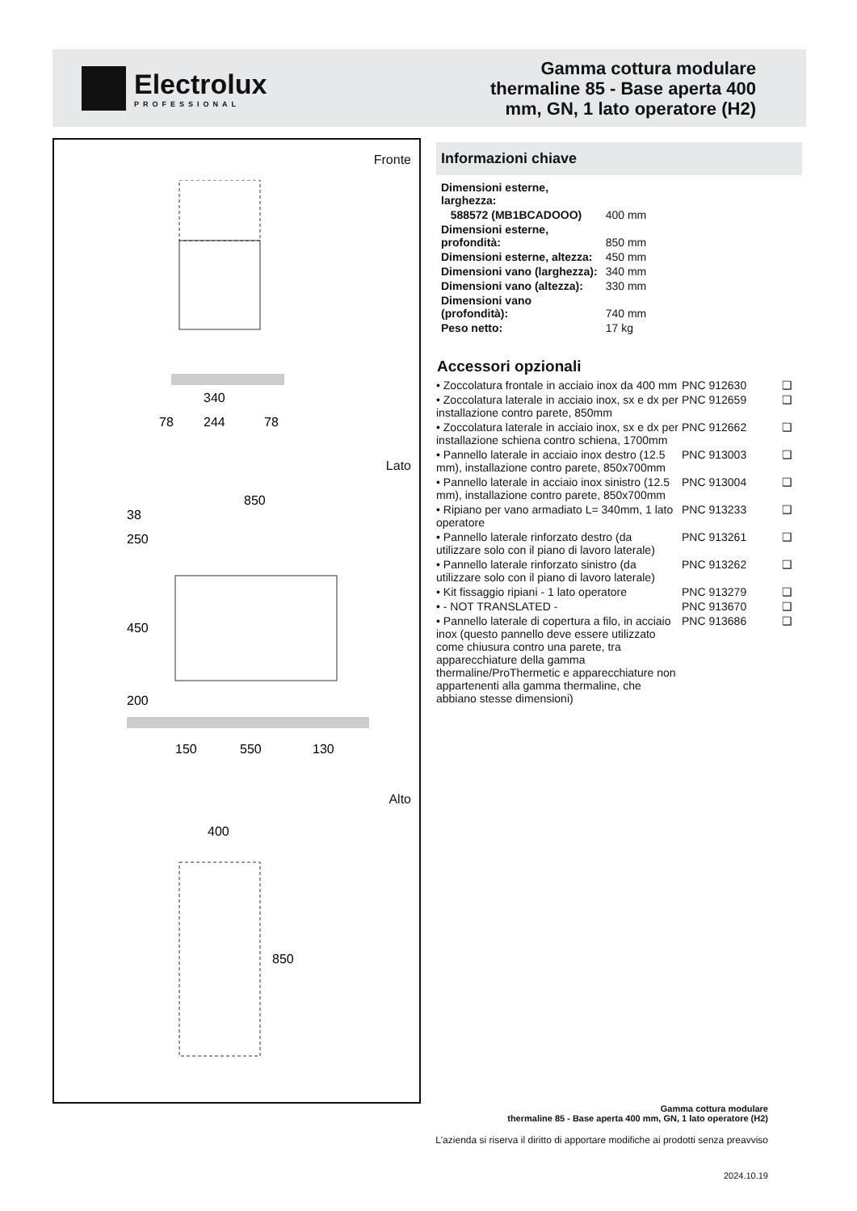Electrolux
PROFESSIONAL
Gamma cottura modulare
thermaline 85 - Base aperta 400
mm, GN, 1 lato operatore (H2)
Fronte
340
78
244
78
Lato
850
150
550
130
250
450
200
38
Alto
400
850
Informazioni chiave
| Dimensioni esterne, larghezza: | |
| 588572 (MB1BCADOOO) | 400 mm |
| Dimensioni esterne, profondità: | 850 mm |
| Dimensioni esterne, altezza: | 450 mm |
| Dimensioni vano (larghezza): | 340 mm |
| Dimensioni vano (altezza): | 330 mm |
| Dimensioni vano (profondità): | 740 mm |
| Peso netto: | 17 kg |
Accessori opzionali
| • Zoccolatura frontale in acciaio inox da 400 mm | PNC 912630 | ❑ |
| • Zoccolatura laterale in acciaio inox, sx e dx per installazione contro parete, 850mm | PNC 912659 | ❑ |
| • Zoccolatura laterale in acciaio inox, sx e dx per installazione schiena contro schiena, 1700mm | PNC 912662 | ❑ |
| • Pannello laterale in acciaio inox destro (12.5 mm), installazione contro parete, 850x700mm | PNC 913003 | ❑ |
| • Pannello laterale in acciaio inox sinistro (12.5 mm), installazione contro parete, 850x700mm | PNC 913004 | ❑ |
| • Ripiano per vano armadiato L= 340mm, 1 lato operatore | PNC 913233 | ❑ |
| • Pannello laterale rinforzato destro (da utilizzare solo con il piano di lavoro laterale) | PNC 913261 | ❑ |
| • Pannello laterale rinforzato sinistro (da utilizzare solo con il piano di lavoro laterale) | PNC 913262 | ❑ |
| • Kit fissaggio ripiani - 1 lato operatore | PNC 913279 | ❑ |
| • - NOT TRANSLATED - | PNC 913670 | ❑ |
| • Pannello laterale di copertura a filo, in acciaio inox (questo pannello deve essere utilizzato come chiusura contro una parete, tra apparecchiature della gamma thermaline/ProThermetic e apparecchiature non appartenenti alla gamma thermaline, che abbiano stesse dimensioni) | PNC 913686 | ❑ |
Gamma cottura modulare
thermaline 85 - Base aperta 400 mm, GN, 1 lato operatore (H2)
L'azienda si riserva il diritto di apportare modifiche ai prodotti senza preavviso
2024.10.19